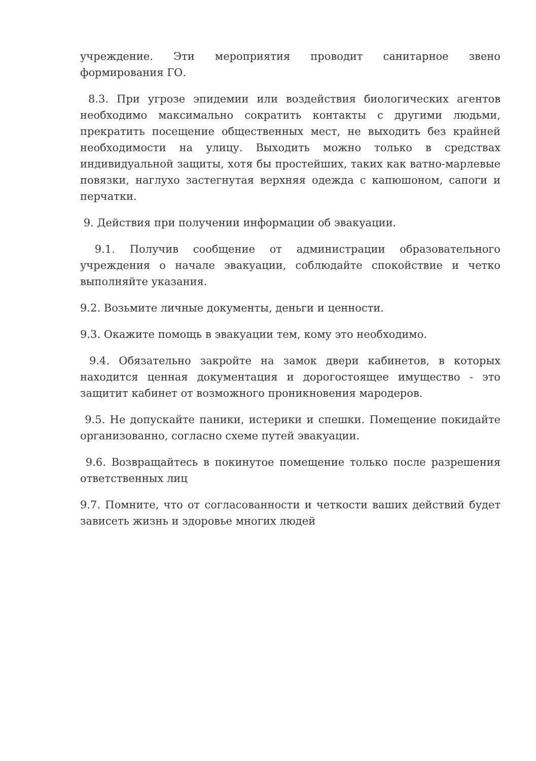учреждение. Эти мероприятия проводит санитарное звено формирования ГО.
8.3. При угрозе эпидемии или воздействия биологических агентов необходимо максимально сократить контакты с другими людьми, прекратить посещение общественных мест, не выходить без крайней необходимости на улицу. Выходить можно только в средствах индивидуальной защиты, хотя бы простейших, таких как ватно-марлевые повязки, наглухо застегнутая верхняя одежда с капюшоном, сапоги и перчатки.
9. Действия при получении информации об эвакуации.
9.1. Получив сообщение от администрации образовательного учреждения о начале эвакуации, соблюдайте спокойствие и четко выполняйте указания.
9.2. Возьмите личные документы, деньги и ценности.
9.3. Окажите помощь в эвакуации тем, кому это необходимо.
9.4. Обязательно закройте на замок двери кабинетов, в которых находится ценная документация и дорогостоящее имущество - это защитит кабинет от возможного проникновения мародеров.
9.5. Не допускайте паники, истерики и спешки. Помещение покидайте организованно, согласно схеме путей эвакуации.
9.6. Возвращайтесь в покинутое помещение только после разрешения ответственных лиц
9.7. Помните, что от согласованности и четкости ваших действий будет зависеть жизнь и здоровье многих людей